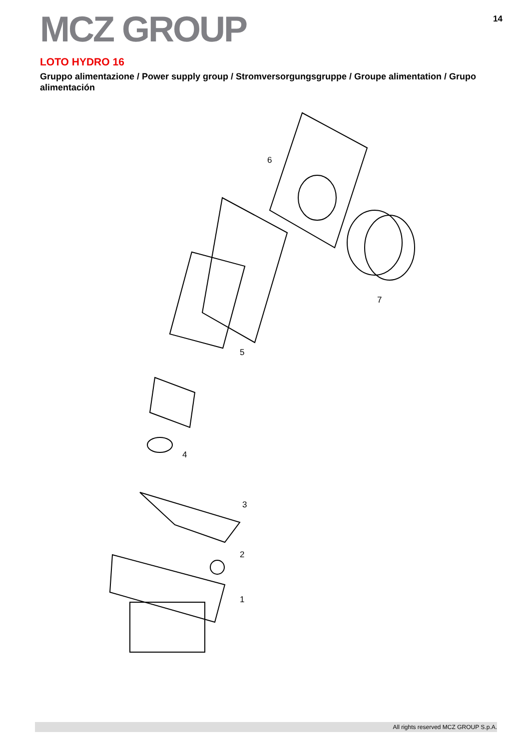MCZ GROUP
14
LOTO HYDRO 16
Gruppo alimentazione / Power supply group / Stromversorgungsgruppe / Groupe alimentation / Grupo alimentación
6
7
5
4
3
2
1
All rights reserved MCZ GROUP S.p.A.